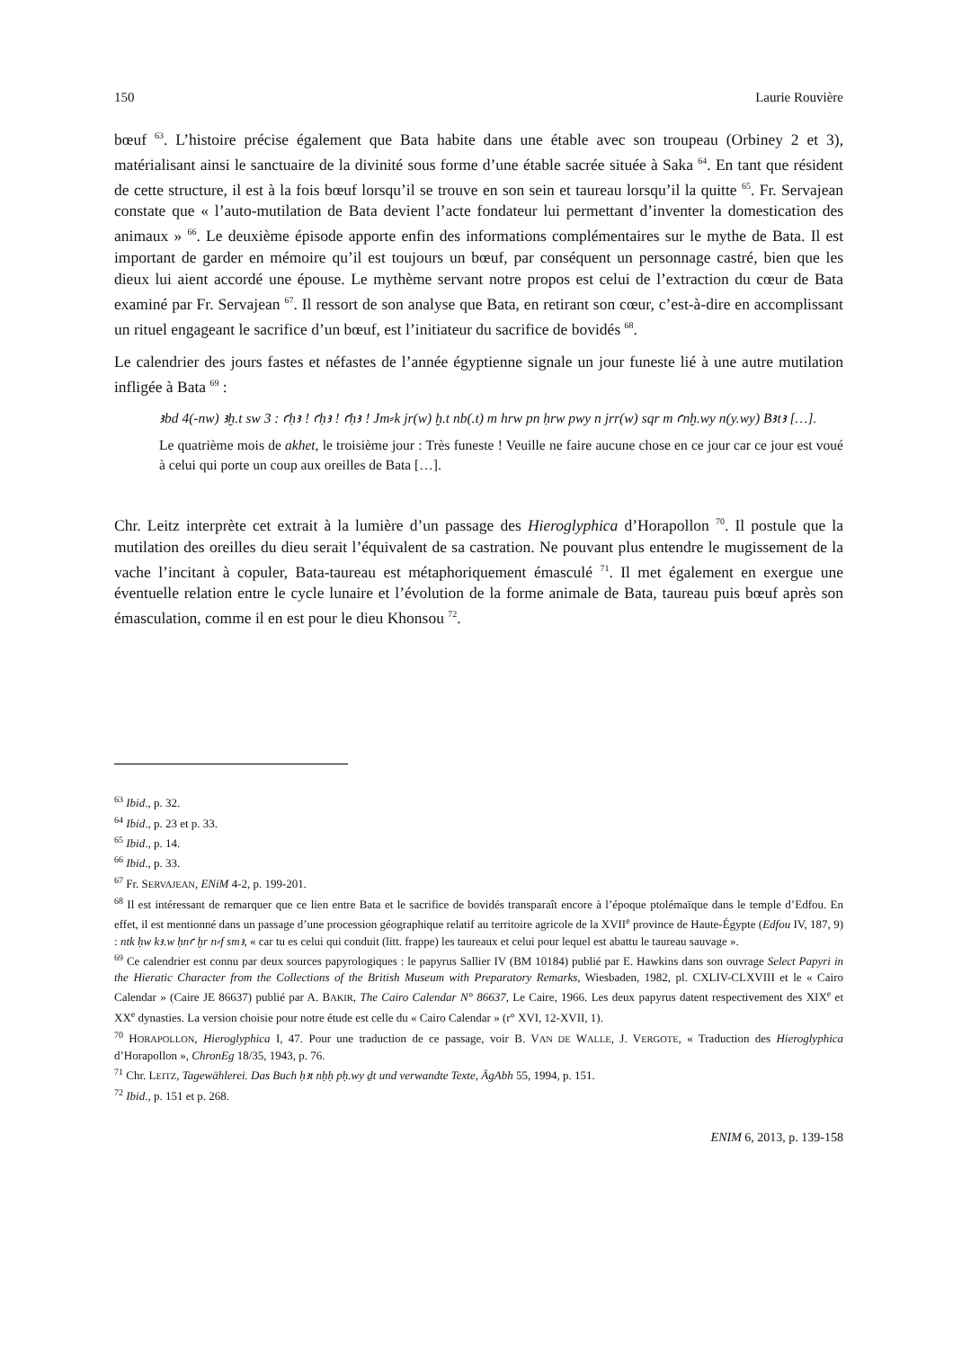150 Laurie Rouvière
bœuf <sup>63</sup>. L’histoire précise également que Bata habite dans une étable avec son troupeau (Orbiney 2 et 3), matérialisant ainsi le sanctuaire de la divinité sous forme d’une étable sacrée située à Saka <sup>64</sup>. En tant que résident de cette structure, il est à la fois bœuf lorsqu’il se trouve en son sein et taureau lorsqu’il la quitte <sup>65</sup>. Fr. Servajean constate que « l’auto-mutilation de Bata devient l’acte fondateur lui permettant d’inventer la domestication des animaux » <sup>66</sup>. Le deuxième épisode apporte enfin des informations complémentaires sur le mythe de Bata. Il est important de garder en mémoire qu’il est toujours un bœuf, par conséquent un personnage castré, bien que les dieux lui aient accordé une épouse. Le mythème servant notre propos est celui de l’extraction du cœur de Bata examiné par Fr. Servajean <sup>67</sup>. Il ressort de son analyse que Bata, en retirant son cœur, c’est-à-dire en accomplissant un rituel engageant le sacrifice d’un bœuf, est l’initiateur du sacrifice de bovidés <sup>68</sup>.
Le calendrier des jours fastes et néfastes de l’année égyptienne signale un jour funeste lié à une autre mutilation infligée à Bata <sup>69</sup> :
ꜣbd 4(-nw) ꜣḫ.t sw 3 : ꜥḥꜣ ! ꜥḥꜣ ! ꜥḥꜣ ! Jm⸗k jr(w) ḫ.t nb(.t) m hrw pn ḥrw pwy n jrr(w) sqr m ꜥnḫ.wy n(y.wy) Bꜣtꜣ […].
Le quatrième mois de akhet, le troisième jour : Très funeste ! Veuille ne faire aucune chose en ce jour car ce jour est voué à celui qui porte un coup aux oreilles de Bata […].
Chr. Leitz interprète cet extrait à la lumière d’un passage des Hieroglyphica d’Horapollon <sup>70</sup>. Il postule que la mutilation des oreilles du dieu serait l’équivalent de sa castration. Ne pouvant plus entendre le mugissement de la vache l’incitant à copuler, Bata-taureau est métaphoriquement émasculé <sup>71</sup>. Il met également en exergue une éventuelle relation entre le cycle lunaire et l’évolution de la forme animale de Bata, taureau puis bœuf après son émasculation, comme il en est pour le dieu Khonsou <sup>72</sup>.
<sup>63</sup> Ibid., p. 32.
<sup>64</sup> Ibid., p. 23 et p. 33.
<sup>65</sup> Ibid., p. 14.
<sup>66</sup> Ibid., p. 33.
<sup>67</sup> Fr. SERVAJEAN, ENiM 4-2, p. 199-201.
<sup>68</sup> Il est intéressant de remarquer que ce lien entre Bata et le sacrifice de bovidés transparaît encore à l’époque ptolémaïque dans le temple d’Edfou. En effet, il est mentionné dans un passage d’une procession géographique relatif au territoire agricole de la XVII<sup>e</sup> province de Haute-Égypte (Edfou IV, 187, 9) : ntk ḥw kꜣ.w ḥnꜥ ḫr n⸗f smꜣ, « car tu es celui qui conduit (litt. frappe) les taureaux et celui pour lequel est abattu le taureau sauvage ».
<sup>69</sup> Ce calendrier est connu par deux sources papyrologiques : le papyrus Sallier IV (BM 10184) publié par E. Hawkins dans son ouvrage Select Papyri in the Hieratic Character from the Collections of the British Museum with Preparatory Remarks, Wiesbaden, 1982, pl. CXLIV-CLXVIII et le « Cairo Calendar » (Caire JE 86637) publié par A. BAKIR, The Cairo Calendar N° 86637, Le Caire, 1966. Les deux papyrus datent respectivement des XIX<sup>e</sup> et XX<sup>e</sup> dynasties. La version choisie pour notre étude est celle du « Cairo Calendar » (r° XVI, 12-XVII, 1).
<sup>70</sup> HORAPOLLON, Hieroglyphica I, 47. Pour une traduction de ce passage, voir B. VAN DE WALLE, J. VERGOTE, « Traduction des Hieroglyphica d’Horapollon », ChronEg 18/35, 1943, p. 76.
<sup>71</sup> Chr. LEITZ, Tagewählerei. Das Buch ḥꜣt nḥḥ pḥ.wy ḏt und verwandte Texte, ÄgAbh 55, 1994, p. 151.
<sup>72</sup> Ibid., p. 151 et p. 268.
ENIM 6, 2013, p. 139-158